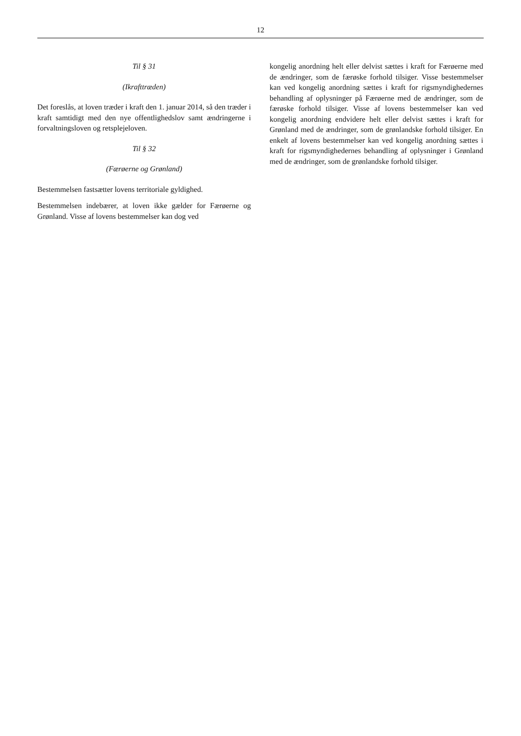12
Til § 31
(Ikrafttræden)
Det foreslås, at loven træder i kraft den 1. januar 2014, så den træder i kraft samtidigt med den nye offentlighedslov samt ændringerne i forvaltningsloven og retsplejeloven.
Til § 32
(Færøerne og Grønland)
Bestemmelsen fastsætter lovens territoriale gyldighed.
Bestemmelsen indebærer, at loven ikke gælder for Færøerne og Grønland. Visse af lovens bestemmelser kan dog ved
kongelig anordning helt eller delvist sættes i kraft for Færøerne med de ændringer, som de færøske forhold tilsiger. Visse bestemmelser kan ved kongelig anordning sættes i kraft for rigsmyndighedernes behandling af oplysninger på Færøerne med de ændringer, som de færøske forhold tilsiger. Visse af lovens bestemmelser kan ved kongelig anordning endvidere helt eller delvist sættes i kraft for Grønland med de ændringer, som de grønlandske forhold tilsiger. En enkelt af lovens bestemmelser kan ved kongelig anordning sættes i kraft for rigsmyndighedernes behandling af oplysninger i Grønland med de ændringer, som de grønlandske forhold tilsiger.